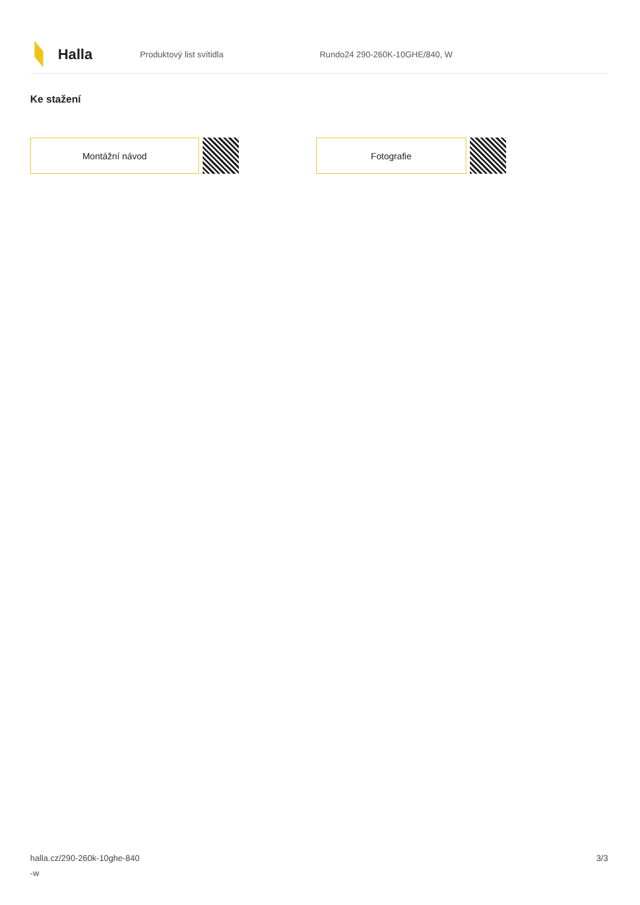Halla
Produktový list svítidla Rundo24 290-260K-10GHE/840, W
Ke stažení
Montážní návod Fotografie
halla.cz/290-260k-10ghe-840
-w
3/3